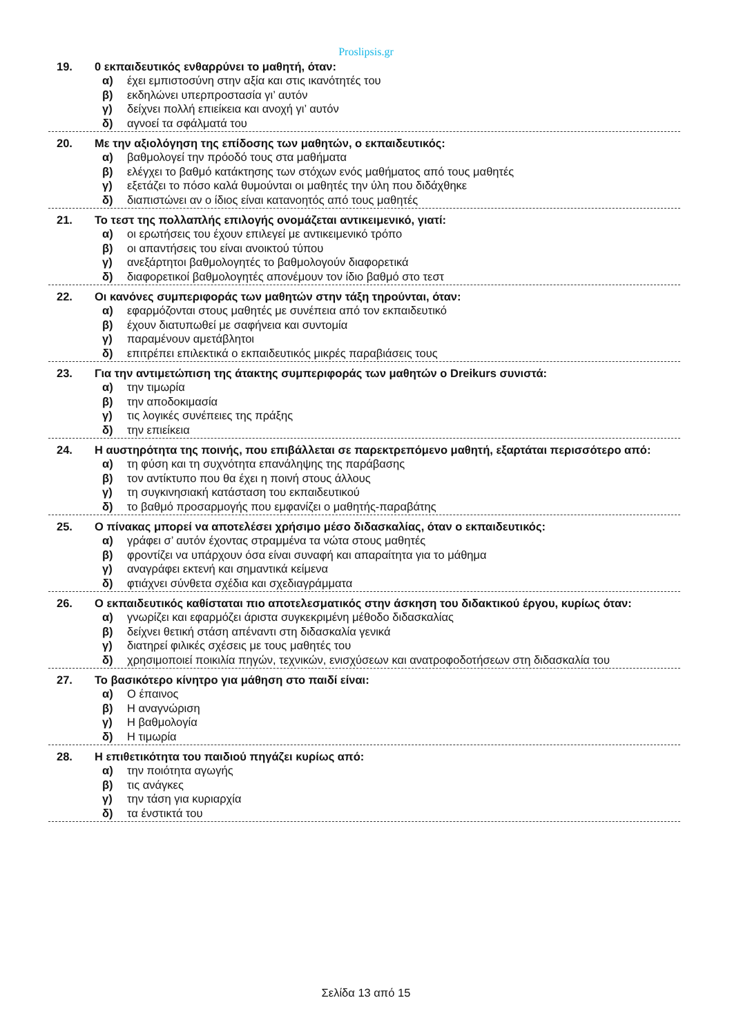Proslipsis.gr
19. 0 εκπαιδευτικός ενθαρρύνει το μαθητή, όταν:
α) έχει εμπιστοσύνη στην αξία και στις ικανότητές του
β) εκδηλώνει υπερπροστασία γι’ αυτόν
γ) δείχνει πολλή επιείκεια και ανοχή γι’ αυτόν
δ) αγνοεί τα σφάλματά του
20. Με την αξιολόγηση της επίδοσης των μαθητών, ο εκπαιδευτικός:
α) βαθμολογεί την πρόοδό τους στα μαθήματα
β) ελέγχει το βαθμό κατάκτησης των στόχων ενός μαθήματος από τους μαθητές
γ) εξετάζει το πόσο καλά θυμούνται οι μαθητές την ύλη που διδάχθηκε
δ) διαπιστώνει αν ο ίδιος είναι κατανοητός από τους μαθητές
21. Το τεστ της πολλαπλής επιλογής ονομάζεται αντικειμενικό, γιατί:
α) οι ερωτήσεις του έχουν επιλεγεί με αντικειμενικό τρόπο
β) οι απαντήσεις του είναι ανοικτού τύπου
γ) ανεξάρτητοι βαθμολογητές το βαθμολογούν διαφορετικά
δ) διαφορετικοί βαθμολογητές απονέμουν τον ίδιο βαθμό στο τεστ
22. Οι κανόνες συμπεριφοράς των μαθητών στην τάξη τηρούνται, όταν:
α) εφαρμόζονται στους μαθητές με συνέπεια από τον εκπαιδευτικό
β) έχουν διατυπωθεί με σαφήνεια και συντομία
γ) παραμένουν αμετάβλητοι
δ) επιτρέπει επιλεκτικά ο εκπαιδευτικός μικρές παραβιάσεις τους
23. Για την αντιμετώπιση της άτακτης συμπεριφοράς των μαθητών ο Dreikurs συνιστά:
α) την τιμωρία
β) την αποδοκιμασία
γ) τις λογικές συνέπειες της πράξης
δ) την επιείκεια
24. Η αυστηρότητα της ποινής, που επιβάλλεται σε παρεκτρεπόμενο μαθητή, εξαρτάται περισσότερο από:
α) τη φύση και τη συχνότητα επανάληψης της παράβασης
β) τον αντίκτυπο που θα έχει η ποινή στους άλλους
γ) τη συγκινησιακή κατάσταση του εκπαιδευτικού
δ) το βαθμό προσαρμογής που εμφανίζει ο μαθητής-παραβάτης
25. Ο πίνακας μπορεί να αποτελέσει χρήσιμο μέσο διδασκαλίας, όταν ο εκπαιδευτικός:
α) γράφει σ’ αυτόν έχοντας στραμμένα τα νώτα στους μαθητές
β) φροντίζει να υπάρχουν όσα είναι συναφή και απαραίτητα για το μάθημα
γ) αναγράφει εκτενή και σημαντικά κείμενα
δ) φτιάχνει σύνθετα σχέδια και σχεδιαγράμματα
26. Ο εκπαιδευτικός καθίσταται πιο αποτελεσματικός στην άσκηση του διδακτικού έργου, κυρίως όταν:
α) γνωρίζει και εφαρμόζει άριστα συγκεκριμένη μέθοδο διδασκαλίας
β) δείχνει θετική στάση απέναντι στη διδασκαλία γενικά
γ) διατηρεί φιλικές σχέσεις με τους μαθητές του
δ) χρησιμοποιεί ποικιλία πηγών, τεχνικών, ενισχύσεων και ανατροφοδοτήσεων στη διδασκαλία του
27. Το βασικότερο κίνητρο για μάθηση στο παιδί είναι:
α) Ο έπαινος
β) Η αναγνώριση
γ) Η βαθμολογία
δ) Η τιμωρία
28. Η επιθετικότητα του παιδιού πηγάζει κυρίως από:
α) την ποιότητα αγωγής
β) τις ανάγκες
γ) την τάση για κυριαρχία
δ) τα ένστικτά του
Σελίδα 13 από 15